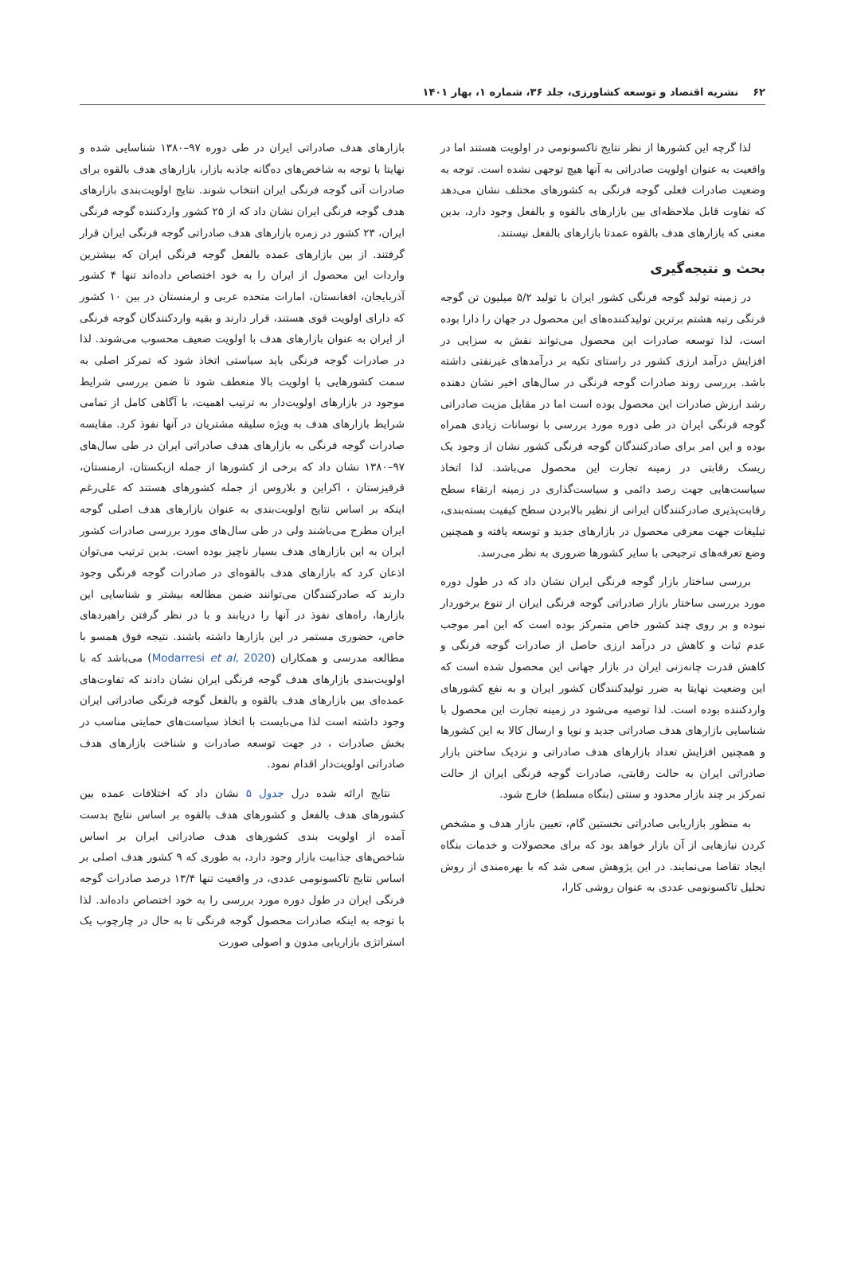۶۲ نشریه اقتصاد و توسعه کشاورزی، جلد ۳۶، شماره ۱، بهار ۱۴۰۱
لذا گرچه این کشورها از نظر نتایج تاکسونومی در اولویت هستند اما در واقعیت به عنوان اولویت صادراتی به آنها هیچ توجهی نشده است. توجه به وضعیت صادرات فعلی گوجه فرنگی به کشورهای مختلف نشان می‌دهد که تفاوت قابل ملاحظه‌ای بین بازارهای بالقوه و بالفعل وجود دارد، بدین معنی که بازارهای هدف بالقوه عمدتا بازارهای بالفعل نیستند.
بحث و نتیجه‌گیری
در زمینه تولید گوجه فرنگی کشور ایران با تولید ۵/۲ میلیون تن گوجه فرنگی رتبه هشتم برترین تولیدکننده‌های این محصول در جهان را دارا بوده است، لذا توسعه صادرات این محصول می‌تواند نقش به سزایی در افزایش درآمد ارزی کشور در راستای تکیه بر درآمدهای غیرنفتی داشته باشد. بررسی روند صادرات گوجه فرنگی در سال‌های اخیر نشان دهنده رشد ارزش صادرات این محصول بوده است اما در مقابل مزیت صادراتی گوجه فرنگی ایران در طی دوره مورد بررسی با نوسانات زیادی همراه بوده و این امر برای صادرکنندگان گوجه فرنگی کشور نشان از وجود یک ریسک رقابتی در زمینه تجارت این محصول می‌باشد. لذا اتخاذ سیاست‌هایی جهت رصد دائمی و سیاست‌گذاری در زمینه ارتقاء سطح رقابت‌پذیری صادرکنندگان ایرانی از نظیر بالابردن سطح کیفیت بسته‌بندی، تبلیغات جهت معرفی محصول در بازارهای جدید و توسعه یافته و همچنین وضع تعرفه‌های ترجیحی با سایر کشورها ضروری به نظر می‌رسد.
بررسی ساختار بازار گوجه فرنگی ایران نشان داد که در طول دوره مورد بررسی ساختار بازار صادراتی گوجه فرنگی ایران از تنوع برخوردار نبوده و بر روی چند کشور خاص متمرکز بوده است که این امر موجب عدم ثبات و کاهش در درآمد ارزی حاصل از صادرات گوجه فرنگی و کاهش قدرت چانه‌زنی ایران در بازار جهانی این محصول شده است که این وضعیت نهایتا به ضرر تولیدکنندگان کشور ایران و به نفع کشورهای واردکننده بوده است. لذا توصیه می‌شود در زمینه تجارت این محصول با شناسایی بازارهای هدف صادراتی جدید و نوپا و ارسال کالا به این کشورها و همچنین افزایش تعداد بازارهای هدف صادراتی و نزدیک ساختن بازار صادراتی ایران به حالت رقابتی، صادرات گوجه فرنگی ایران از حالت تمرکز بر چند بازار محدود و سنتی (بنگاه مسلط) خارج شود.
به منظور بازاریابی صادراتی نخستین گام، تعیین بازار هدف و مشخص کردن نیازهایی از آن بازار خواهد بود که برای محصولات و خدمات بنگاه ایجاد تقاضا می‌نمایند. در این پژوهش سعی شد که با بهره‌مندی از روش تحلیل تاکسونومی عددی به عنوان روشی کارا،
بازارهای هدف صادراتی ایران در طی دوره ۹۷–۱۳۸۰ شناسایی شده و نهایتا با توجه به شاخص‌های ده‌گانه جاذبه بازار، بازارهای هدف بالقوه برای صادرات آتی گوجه فرنگی ایران انتخاب شوند. نتایج اولویت‌بندی بازارهای هدف گوجه فرنگی ایران نشان داد که از ۲۵ کشور واردکننده گوجه فرنگی ایران، ۲۳ کشور در زمره بازارهای هدف صادراتی گوجه فرنگی ایران قرار گرفتند. از بین بازارهای عمده بالفعل گوجه فرنگی ایران که بیشترین واردات این محصول از ایران را به خود اختصاص داده‌اند تنها ۴ کشور آذربایجان، افغانستان، امارات متحده عربی و ارمنستان در بین ۱۰ کشور که دارای اولویت قوی هستند، قرار دارند و بقیه واردکنندگان گوجه فرنگی از ایران به عنوان بازارهای هدف با اولویت ضعیف محسوب می‌شوند. لذا در صادرات گوجه فرنگی باید سیاستی اتخاذ شود که تمرکز اصلی به سمت کشورهایی با اولویت بالا منعطف شود تا ضمن بررسی شرایط موجود در بازارهای اولویت‌دار به ترتیب اهمیت، با آگاهی کامل از تمامی شرایط بازارهای هدف به ویژه سلیقه مشتریان در آنها نفوذ کرد. مقایسه صادرات گوجه فرنگی به بازارهای هدف صادراتی ایران در طی سال‌های ۹۷–۱۳۸۰ نشان داد که برخی از کشورها از جمله ازبکستان، ارمنستان، قرقیزستان ، اکراین و بلاروس از جمله کشورهای هستند که علی‌رغم اینکه بر اساس نتایج اولویت‌بندی به عنوان بازارهای هدف اصلی گوجه ایران مطرح می‌باشند ولی در طی سال‌های مورد بررسی صادرات کشور ایران به این بازارهای هدف بسیار ناچیز بوده است. بدین ترتیب می‌توان اذعان کرد که بازارهای هدف بالقوه‌ای در صادرات گوجه فرنگی وجود دارند که صادرکنندگان می‌توانند ضمن مطالعه بیشتر و شناسایی این بازارها، راه‌های نفوذ در آنها را دریابند و با در نظر گرفتن راهبردهای خاص، حضوری مستمر در این بازارها داشته باشند. نتیجه فوق همسو با مطالعه مدرسی و همکاران (Modarresi et al, 2020) می‌باشد که با اولویت‌بندی بازارهای هدف گوجه فرنگی ایران نشان دادند که تفاوت‌های عمده‌ای بین بازارهای هدف بالقوه و بالفعل گوجه فرنگی صادراتی ایران وجود داشته است لذا می‌بایست با اتخاذ سیاست‌های حمایتی مناسب در بخش صادرات ، در جهت توسعه صادرات و شناخت بازارهای هدف صادراتی اولویت‌دار اقدام نمود.
نتایج ارائه شده درل جدول ۵ نشان داد که اختلافات عمده بین کشورهای هدف بالفعل و کشورهای هدف بالقوه بر اساس نتایج بدست آمده از اولویت بندی کشورهای هدف صادراتی ایران بر اساس شاخص‌های جذابیت بازار وجود دارد، به طوری که ۹ کشور هدف اصلی بر اساس نتایج تاکسونومی عددی، در واقعیت تنها ۱۳/۴ درصد صادرات گوجه فرنگی ایران در طول دوره مورد بررسی را به خود اختصاص داده‌اند. لذا با توجه به اینکه صادرات محصول گوجه فرنگی تا به حال در چارچوب یک استراتژی بازاریابی مدون و اصولی صورت